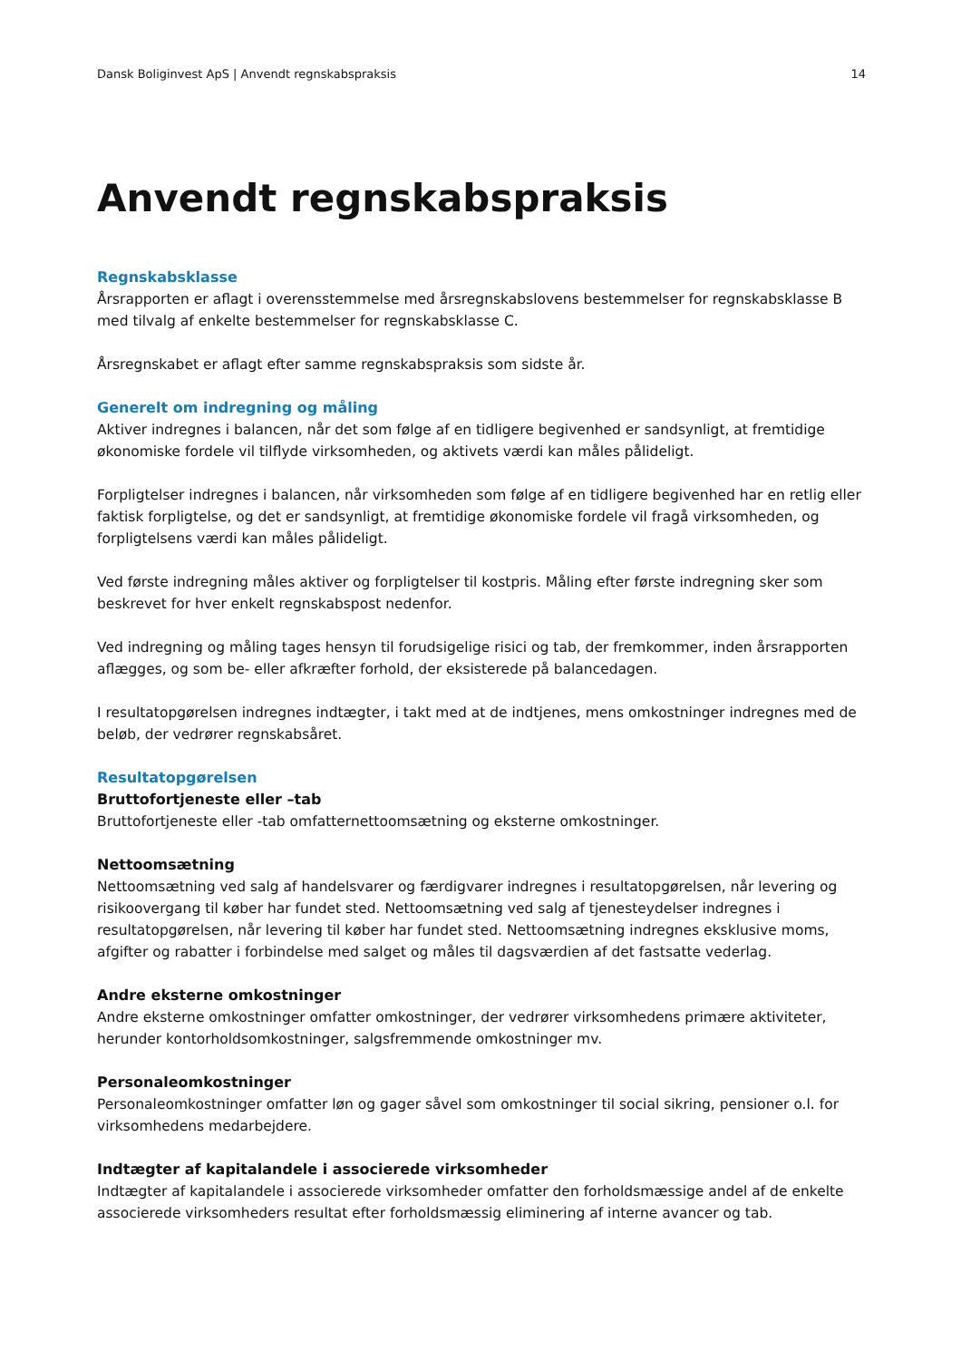Dansk Boliginvest ApS | Anvendt regnskabspraksis 14
Anvendt regnskabspraksis
Regnskabsklasse
Årsrapporten er aflagt i overensstemmelse med årsregnskabslovens bestemmelser for regnskabsklasse B med tilvalg af enkelte bestemmelser for regnskabsklasse C.
Årsregnskabet er aflagt efter samme regnskabspraksis som sidste år.
Generelt om indregning og måling
Aktiver indregnes i balancen, når det som følge af en tidligere begivenhed er sandsynligt, at fremtidige økonomiske fordele vil tilflyde virksomheden, og aktivets værdi kan måles pålideligt.
Forpligtelser indregnes i balancen, når virksomheden som følge af en tidligere begivenhed har en retlig eller faktisk forpligtelse, og det er sandsynligt, at fremtidige økonomiske fordele vil fragå virksomheden, og forpligtelsens værdi kan måles pålideligt.
Ved første indregning måles aktiver og forpligtelser til kostpris. Måling efter første indregning sker som beskrevet for hver enkelt regnskabspost nedenfor.
Ved indregning og måling tages hensyn til forudsigelige risici og tab, der fremkommer, inden årsrapporten aflægges, og som be- eller afkræfter forhold, der eksisterede på balancedagen.
I resultatopgørelsen indregnes indtægter, i takt med at de indtjenes, mens omkostninger indregnes med de beløb, der vedrører regnskabsåret.
Resultatopgørelsen
Bruttofortjeneste eller –tab
Bruttofortjeneste eller -tab omfatternettoomsætning og eksterne omkostninger.
Nettoomsætning
Nettoomsætning ved salg af handelsvarer og færdigvarer indregnes i resultatopgørelsen, når levering og risikoovergang til køber har fundet sted. Nettoomsætning ved salg af tjenesteydelser indregnes i resultatopgørelsen, når levering til køber har fundet sted. Nettoomsætning indregnes eksklusive moms, afgifter og rabatter i forbindelse med salget og måles til dagsværdien af det fastsatte vederlag.
Andre eksterne omkostninger
Andre eksterne omkostninger omfatter omkostninger, der vedrører virksomhedens primære aktiviteter, herunder kontorholdsomkostninger, salgsfremmende omkostninger mv.
Personaleomkostninger
Personaleomkostninger omfatter løn og gager såvel som omkostninger til social sikring, pensioner o.l. for virksomhedens medarbejdere.
Indtægter af kapitalandele i associerede virksomheder
Indtægter af kapitalandele i associerede virksomheder omfatter den forholdsmæssige andel af de enkelte associerede virksomheders resultat efter forholdsmæssig eliminering af interne avancer og tab.